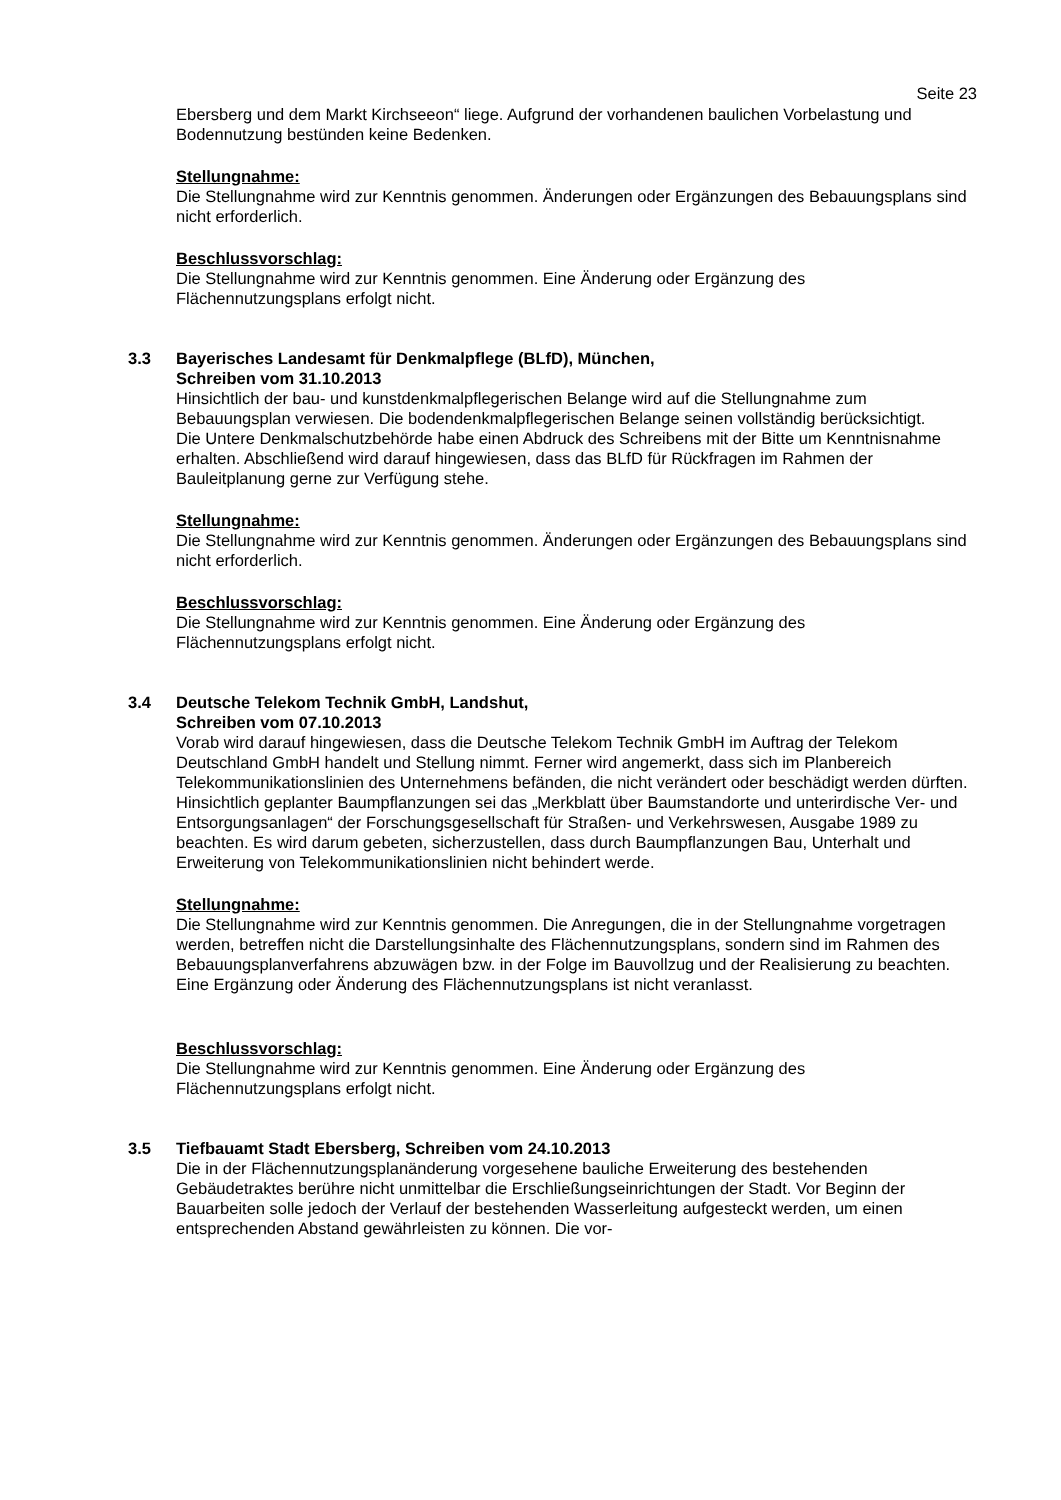Seite 23
Ebersberg und dem Markt Kirchseeon“ liege. Aufgrund der vorhandenen baulichen Vorbelastung und Bodennutzung bestünden keine Bedenken.
Stellungnahme:
Die Stellungnahme wird zur Kenntnis genommen. Änderungen oder Ergänzungen des Bebauungsplans sind nicht erforderlich.
Beschlussvorschlag:
Die Stellungnahme wird zur Kenntnis genommen. Eine Änderung oder Ergänzung des Flächennutzungsplans erfolgt nicht.
3.3 Bayerisches Landesamt für Denkmalpflege (BLfD), München,
Schreiben vom 31.10.2013
Hinsichtlich der bau- und kunstdenkmalpflegerischen Belange wird auf die Stellungnahme zum Bebauungsplan verwiesen. Die bodendenkmalpflegerischen Belange seinen vollständig berücksichtigt.
Die Untere Denkmalschutzbehörde habe einen Abdruck des Schreibens mit der Bitte um Kenntnisnahme erhalten. Abschließend wird darauf hingewiesen, dass das BLfD für Rückfragen im Rahmen der Bauleitplanung gerne zur Verfügung stehe.
Stellungnahme:
Die Stellungnahme wird zur Kenntnis genommen. Änderungen oder Ergänzungen des Bebauungsplans sind nicht erforderlich.
Beschlussvorschlag:
Die Stellungnahme wird zur Kenntnis genommen. Eine Änderung oder Ergänzung des Flächennutzungsplans erfolgt nicht.
3.4 Deutsche Telekom Technik GmbH, Landshut,
Schreiben vom 07.10.2013
Vorab wird darauf hingewiesen, dass die Deutsche Telekom Technik GmbH im Auftrag der Telekom Deutschland GmbH handelt und Stellung nimmt. Ferner wird angemerkt, dass sich im Planbereich Telekommunikationslinien des Unternehmens befänden, die nicht verändert oder beschädigt werden dürften. Hinsichtlich geplanter Baumpflanzungen sei das „Merkblatt über Baumstandorte und unterirdische Ver- und Entsorgungsanlagen“ der Forschungsgesellschaft für Straßen- und Verkehrswesen, Ausgabe 1989 zu beachten. Es wird darum gebeten, sicherzustellen, dass durch Baumpflanzungen Bau, Unterhalt und Erweiterung von Telekommunikationslinien nicht behindert werde.
Stellungnahme:
Die Stellungnahme wird zur Kenntnis genommen. Die Anregungen, die in der Stellungnahme vorgetragen werden, betreffen nicht die Darstellungsinhalte des Flächennutzungsplans, sondern sind im Rahmen des Bebauungsplanverfahrens abzuwägen bzw. in der Folge im Bauvollzug und der Realisierung zu beachten. Eine Ergänzung oder Änderung des Flächennutzungsplans ist nicht veranlasst.
Beschlussvorschlag:
Die Stellungnahme wird zur Kenntnis genommen. Eine Änderung oder Ergänzung des Flächennutzungsplans erfolgt nicht.
3.5 Tiefbauamt Stadt Ebersberg, Schreiben vom 24.10.2013
Die in der Flächennutzungsplanänderung vorgesehene bauliche Erweiterung des bestehenden Gebäudetraktes berühre nicht unmittelbar die Erschließungseinrichtungen der Stadt. Vor Beginn der Bauarbeiten solle jedoch der Verlauf der bestehenden Wasserleitung aufgesteckt werden, um einen entsprechenden Abstand gewährleisten zu können. Die vor-